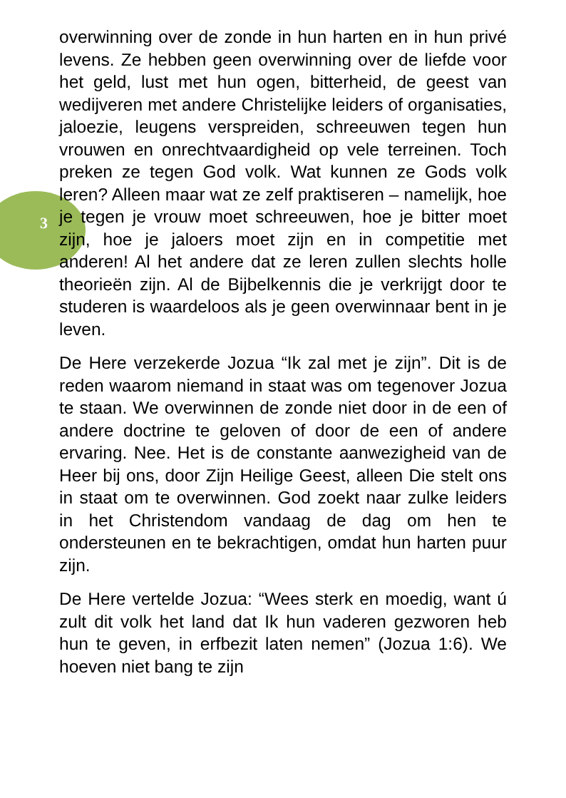3
overwinning over de zonde in hun harten en in hun privé levens. Ze hebben geen overwinning over de liefde voor het geld, lust met hun ogen, bitterheid, de geest van wedijveren met andere Christelijke leiders of organisaties, jaloezie, leugens verspreiden, schreeuwen tegen hun vrouwen en onrechtvaardigheid op vele terreinen. Toch preken ze tegen God volk. Wat kunnen ze Gods volk leren? Alleen maar wat ze zelf praktiseren – namelijk, hoe je tegen je vrouw moet schreeuwen, hoe je bitter moet zijn, hoe je jaloers moet zijn en in competitie met anderen! Al het andere dat ze leren zullen slechts holle theorieën zijn. Al de Bijbelkennis die je verkrijgt door te studeren is waardeloos als je geen overwinnaar bent in je leven.
De Here verzekerde Jozua “Ik zal met je zijn”. Dit is de reden waarom niemand in staat was om tegenover Jozua te staan. We overwinnen de zonde niet door in de een of andere doctrine te geloven of door de een of andere ervaring. Nee. Het is de constante aanwezigheid van de Heer bij ons, door Zijn Heilige Geest, alleen Die stelt ons in staat om te overwinnen. God zoekt naar zulke leiders in het Christendom vandaag de dag om hen te ondersteunen en te bekrachtigen, omdat hun harten puur zijn.
De Here vertelde Jozua: “Wees sterk en moedig, want ú zult dit volk het land dat Ik hun vaderen gezworen heb hun te geven, in erfbezit laten nemen” (Jozua 1:6). We hoeven niet bang te zijn